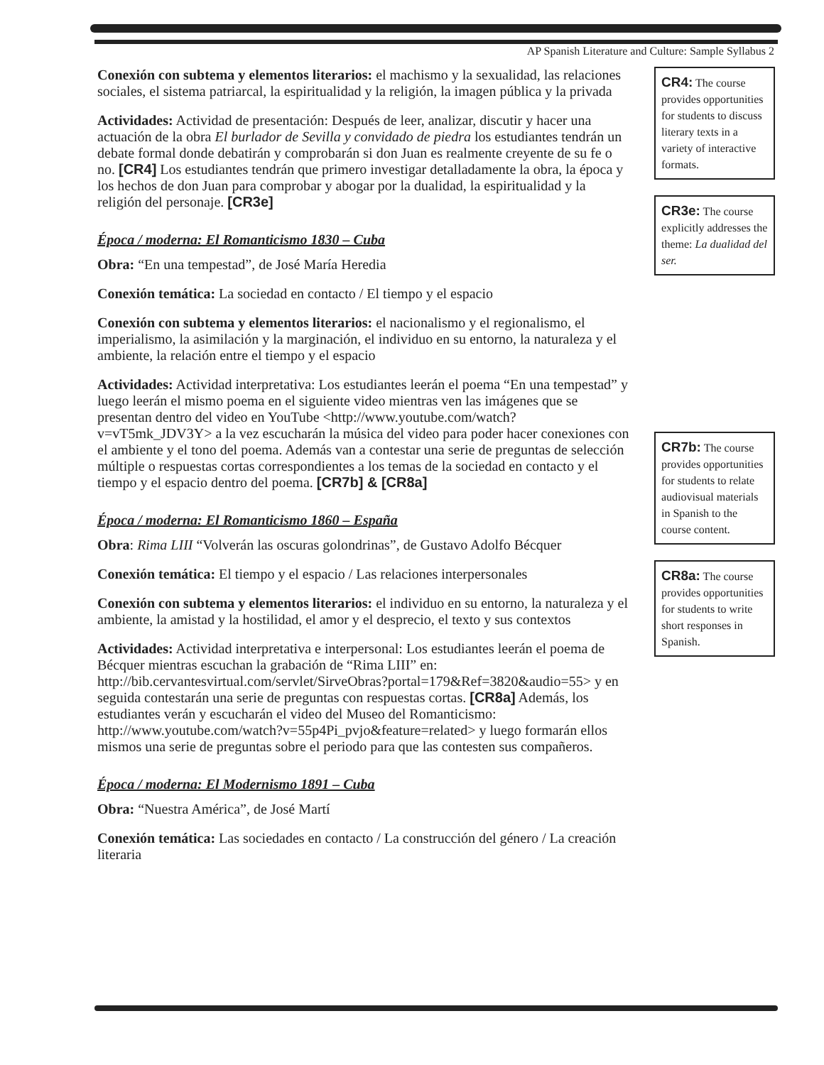AP Spanish Literature and Culture: Sample Syllabus 2
Conexión con subtema y elementos literarios: el machismo y la sexualidad, las relaciones sociales, el sistema patriarcal, la espiritualidad y la religión, la imagen pública y la privada
Actividades: Actividad de presentación: Después de leer, analizar, discutir y hacer una actuación de la obra El burlador de Sevilla y convidado de piedra los estudiantes tendrán un debate formal donde debatirán y comprobarán si don Juan es realmente creyente de su fe o no. [CR4] Los estudiantes tendrán que primero investigar detalladamente la obra, la época y los hechos de don Juan para comprobar y abogar por la dualidad, la espiritualidad y la religión del personaje. [CR3e]
Época / moderna: El Romanticismo 1830 – Cuba
Obra: “En una tempestad”, de José María Heredia
Conexión temática: La sociedad en contacto / El tiempo y el espacio
Conexión con subtema y elementos literarios: el nacionalismo y el regionalismo, el imperialismo, la asimilación y la marginación, el individuo en su entorno, la naturaleza y el ambiente, la relación entre el tiempo y el espacio
Actividades: Actividad interpretativa: Los estudiantes leerán el poema “En una tempestad” y luego leerán el mismo poema en el siguiente video mientras ven las imágenes que se presentan dentro del video en YouTube <http://www.youtube.com/watch?v=vT5mk_JDV3Y> a la vez escucharán la música del video para poder hacer conexiones con el ambiente y el tono del poema. Además van a contestar una serie de preguntas de selección múltiple o respuestas cortas correspondientes a los temas de la sociedad en contacto y el tiempo y el espacio dentro del poema. [CR7b] & [CR8a]
Época / moderna: El Romanticismo 1860 – España
Obra: Rima LIII “Volverán las oscuras golondrinas”, de Gustavo Adolfo Bécquer
Conexión temática: El tiempo y el espacio / Las relaciones interpersonales
Conexión con subtema y elementos literarios: el individuo en su entorno, la naturaleza y el ambiente, la amistad y la hostilidad, el amor y el desprecio, el texto y sus contextos
Actividades: Actividad interpretativa e interpersonal: Los estudiantes leerán el poema de Bécquer mientras escuchan la grabación de “Rima LIII” en: http://bib.cervantesvirtual.com/servlet/SirveObras?portal=179&Ref=3820&audio=55> y en seguida contestarán una serie de preguntas con respuestas cortas. [CR8a] Además, los estudiantes verán y escucharán el video del Museo del Romanticismo: http://www.youtube.com/watch?v=55p4Pi_pvjo&feature=related> y luego formarán ellos mismos una serie de preguntas sobre el periodo para que las contesten sus compañeros.
Época / moderna: El Modernismo 1891 – Cuba
Obra: “Nuestra América”, de José Martí
Conexión temática: Las sociedades en contacto / La construcción del género / La creación literaria
CR4: The course provides opportunities for students to discuss literary texts in a variety of interactive formats.
CR3e: The course explicitly addresses the theme: La dualidad del ser.
CR7b: The course provides opportunities for students to relate audiovisual materials in Spanish to the course content.
CR8a: The course provides opportunities for students to write short responses in Spanish.